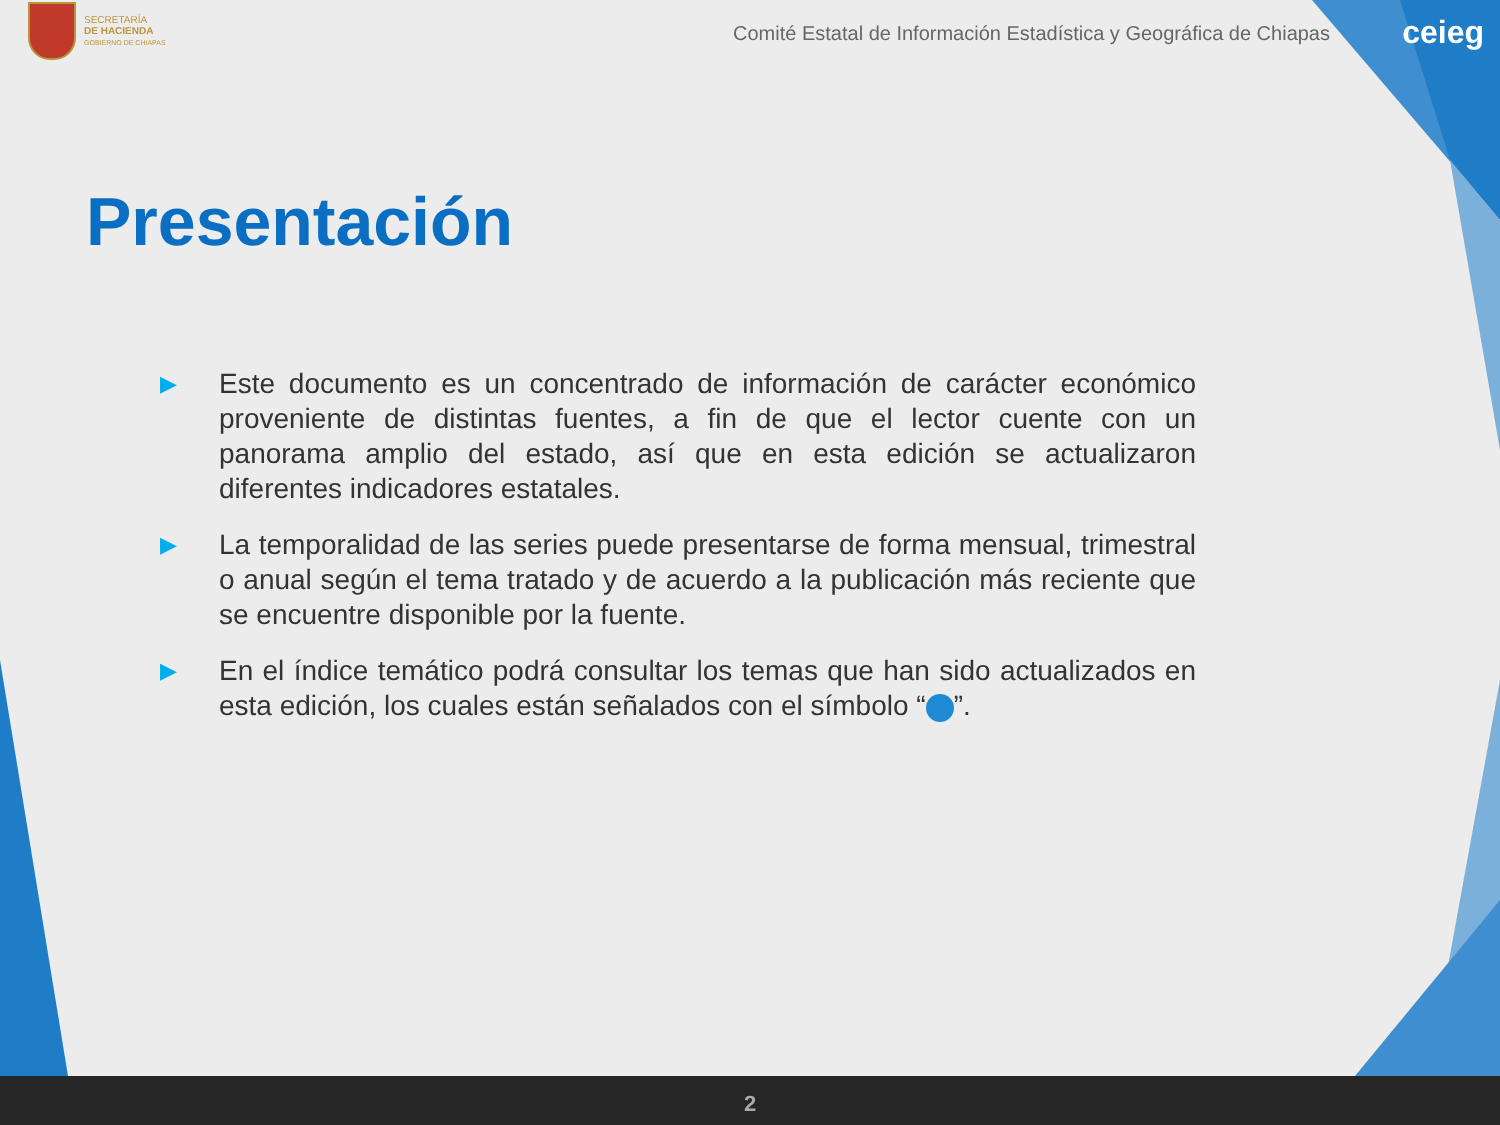SECRETARÍA
DE HACIENDA
GOBIERNO DE CHIAPAS
Comité Estatal de Información Estadística y Geográfica de Chiapas
ceieg
Presentación
▶ Este documento es un concentrado de información de carácter económico proveniente de distintas fuentes, a fin de que el lector cuente con un panorama amplio del estado, así que en esta edición se actualizaron diferentes indicadores estatales.
▶ La temporalidad de las series puede presentarse de forma mensual, trimestral o anual según el tema tratado y de acuerdo a la publicación más reciente que se encuentre disponible por la fuente.
▶ En el índice temático podrá consultar los temas que han sido actualizados en esta edición, los cuales están señalados con el símbolo “ ”.
2